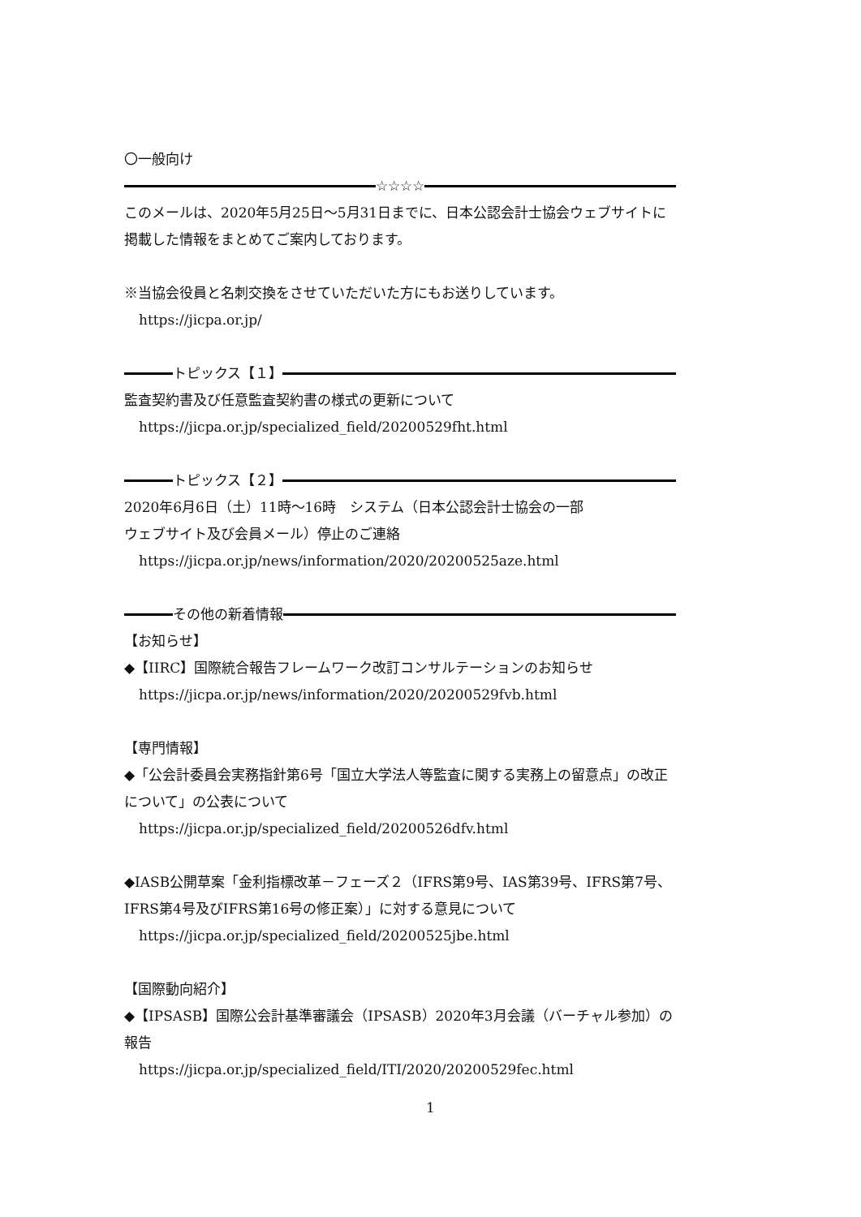〇一般向け
☆☆☆☆
このメールは、2020年5月25日～5月31日までに、日本公認会計士協会ウェブサイトに掲載した情報をまとめてご案内しております。
※当協会役員と名刺交換をさせていただいた方にもお送りしています。
https://jicpa.or.jp/
トピックス【１】
監査契約書及び任意監査契約書の様式の更新について
https://jicpa.or.jp/specialized_field/20200529fht.html
トピックス【２】
2020年6月6日（土）11時～16時　システム（日本公認会計士協会の一部
ウェブサイト及び会員メール）停止のご連絡
https://jicpa.or.jp/news/information/2020/20200525aze.html
その他の新着情報
【お知らせ】
◆【IIRC】国際統合報告フレームワーク改訂コンサルテーションのお知らせ
https://jicpa.or.jp/news/information/2020/20200529fvb.html
【専門情報】
◆「公会計委員会実務指針第6号「国立大学法人等監査に関する実務上の留意点」の改正について」の公表について
https://jicpa.or.jp/specialized_field/20200526dfv.html
◆IASB公開草案「金利指標改革－フェーズ２（IFRS第9号、IAS第39号、IFRS第7号、IFRS第4号及びIFRS第16号の修正案）」に対する意見について
https://jicpa.or.jp/specialized_field/20200525jbe.html
【国際動向紹介】
◆【IPSASB】国際公会計基準審議会（IPSASB）2020年3月会議（バーチャル参加）の報告
https://jicpa.or.jp/specialized_field/ITI/2020/20200529fec.html
1